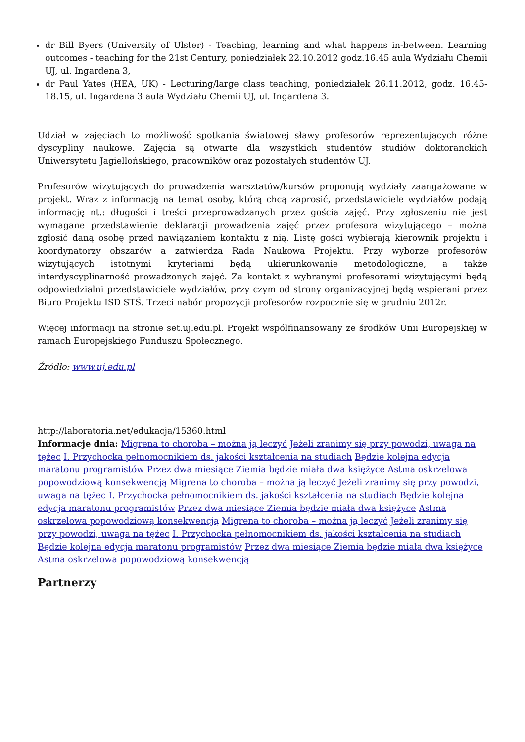dr Bill Byers (University of Ulster) - Teaching, learning and what happens in-between. Learning outcomes - teaching for the 21st Century, poniedziałek 22.10.2012 godz.16.45 aula Wydziału Chemii UJ, ul. Ingardena 3,
dr Paul Yates (HEA, UK) - Lecturing/large class teaching, poniedziałek 26.11.2012, godz. 16.45-18.15, ul. Ingardena 3 aula Wydziału Chemii UJ, ul. Ingardena 3.
Udział w zajęciach to możliwość spotkania światowej sławy profesorów reprezentujących różne dyscypliny naukowe. Zajęcia są otwarte dla wszystkich studentów studiów doktoranckich Uniwersytetu Jagiellońskiego, pracowników oraz pozostałych studentów UJ.
Profesorów wizytujących do prowadzenia warsztatów/kursów proponują wydziały zaangażowane w projekt. Wraz z informacją na temat osoby, którą chcą zaprosić, przedstawiciele wydziałów podają informację nt.: długości i treści przeprowadzanych przez gościa zajęć. Przy zgłoszeniu nie jest wymagane przedstawienie deklaracji prowadzenia zajęć przez profesora wizytującego – można zgłosić daną osobę przed nawiązaniem kontaktu z nią. Listę gości wybierają kierownik projektu i koordynatorzy obszarów a zatwierdza Rada Naukowa Projektu. Przy wyborze profesorów wizytujących istotnymi kryteriami będą ukierunkowanie metodologiczne, a także interdyscyplinarność prowadzonych zajęć. Za kontakt z wybranymi profesorami wizytującymi będą odpowiedzialni przedstawiciele wydziałów, przy czym od strony organizacyjnej będą wspierani przez Biuro Projektu ISD STŚ. Trzeci nabór propozycji profesorów rozpocznie się w grudniu 2012r.
Więcej informacji na stronie set.uj.edu.pl. Projekt współfinansowany ze środków Unii Europejskiej w ramach Europejskiego Funduszu Społecznego.
Źródło: www.uj.edu.pl
http://laboratoria.net/edukacja/15360.html
Informacje dnia: Migrena to choroba – można ją leczyć Jeżeli zranimy się przy powodzi, uwaga na tężec I. Przychocka pełnomocnikiem ds. jakości kształcenia na studiach Będzie kolejna edycja maratonu programistów Przez dwa miesiące Ziemia będzie miała dwa księżyce Astma oskrzelowa popowodziową konsekwencją Migrena to choroba – można ją leczyć Jeżeli zranimy się przy powodzi, uwaga na tężec I. Przychocka pełnomocnikiem ds. jakości kształcenia na studiach Będzie kolejna edycja maratonu programistów Przez dwa miesiące Ziemia będzie miała dwa księżyce Astma oskrzelowa popowodziową konsekwencją Migrena to choroba – można ją leczyć Jeżeli zranimy się przy powodzi, uwaga na tężec I. Przychocka pełnomocnikiem ds. jakości kształcenia na studiach Będzie kolejna edycja maratonu programistów Przez dwa miesiące Ziemia będzie miała dwa księżyce Astma oskrzelowa popowodziową konsekwencją
Partnerzy